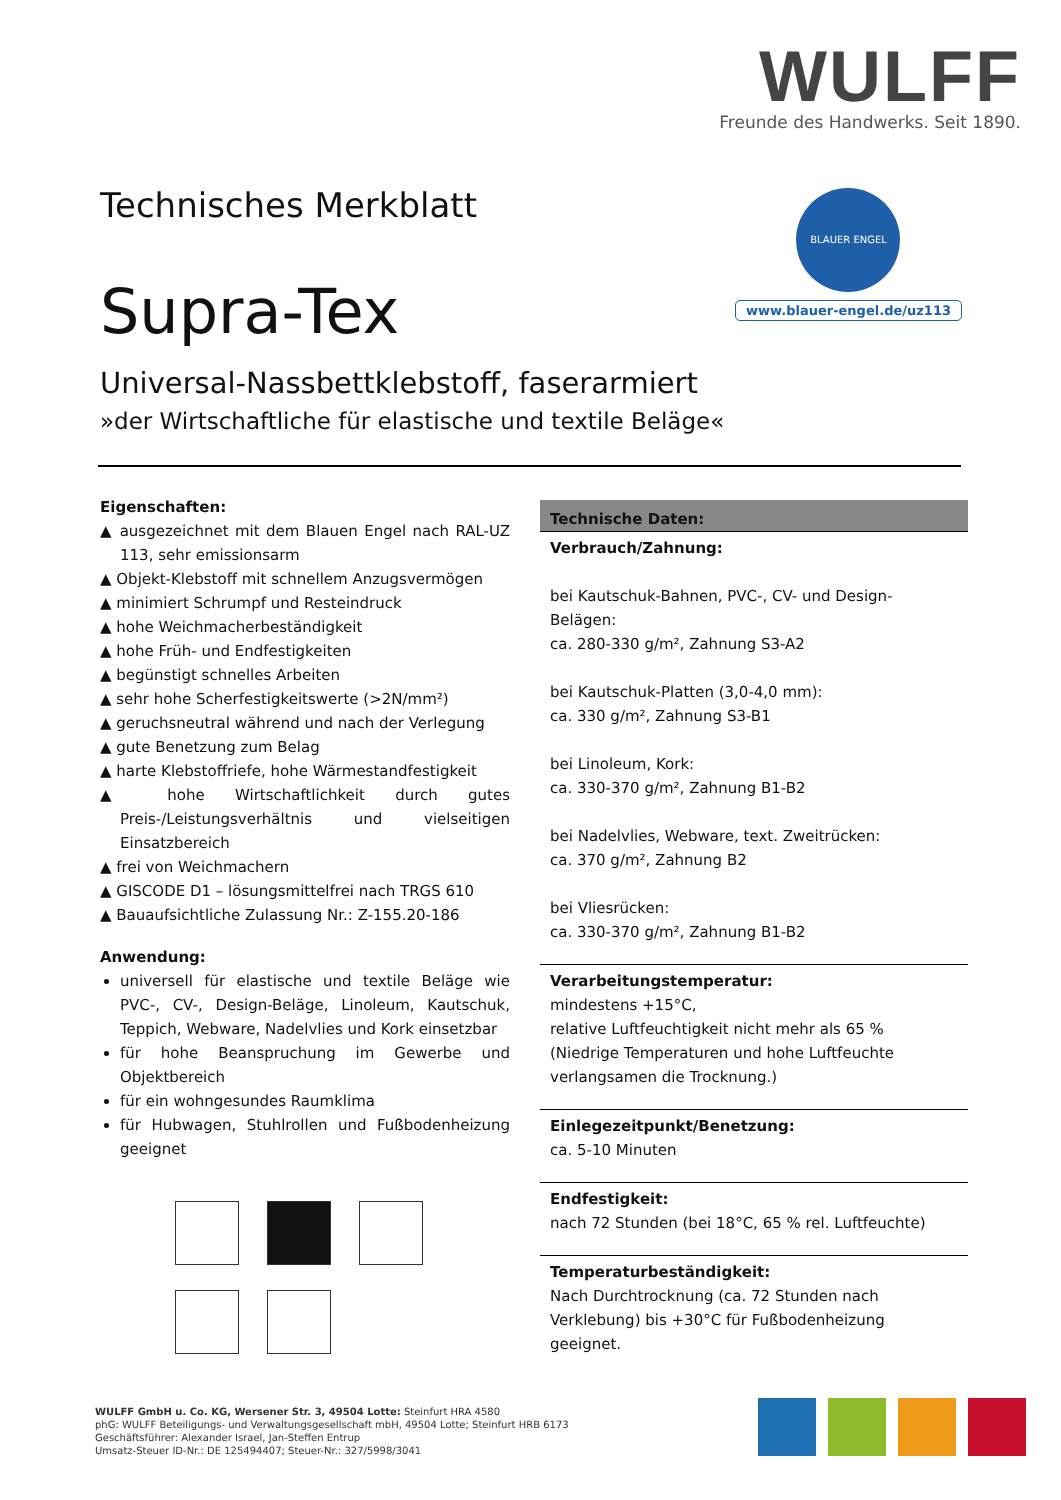WULFF
Freunde des Handwerks. Seit 1890.
BLAUER ENGEL
www.blauer-engel.de/uz113
Technisches Merkblatt
Supra-Tex
Universal-Nassbettklebstoff, faserarmiert
»der Wirtschaftliche für elastische und textile Beläge«
Eigenschaften:
▲ ausgezeichnet mit dem Blauen Engel nach RAL-UZ 113, sehr emissionsarm
▲ Objekt-Klebstoff mit schnellem Anzugsvermögen
▲ minimiert Schrumpf und Resteindruck
▲ hohe Weichmacherbeständigkeit
▲ hohe Früh- und Endfestigkeiten
▲ begünstigt schnelles Arbeiten
▲ sehr hohe Scherfestigkeitswerte (>2N/mm²)
▲ geruchsneutral während und nach der Verlegung
▲ gute Benetzung zum Belag
▲ harte Klebstoffriefe, hohe Wärmestandfestigkeit
▲ hohe Wirtschaftlichkeit durch gutes Preis-/Leistungs­verhältnis und vielseitigen Einsatzbereich
▲ frei von Weichmachern
▲ GISCODE D1 – lösungsmittelfrei nach TRGS 610
▲ Bauaufsichtliche Zulassung Nr.: Z-155.20-186
Anwendung:
universell für elastische und textile Beläge wie PVC-, CV-, Design-Beläge, Linoleum, Kautschuk, Teppich, Webware, Nadelvlies und Kork einsetzbar
für hohe Beanspruchung im Gewerbe und Objektbe­reich
für ein wohngesundes Raumklima
für Hubwagen, Stuhlrollen und Fußbodenheizung ge­eignet
Technische Daten:
Verbrauch/Zahnung:
bei Kautschuk-Bahnen, PVC-, CV- und Design-Belägen:
ca. 280-330 g/m², Zahnung S3-A2
bei Kautschuk-Platten (3,0-4,0 mm):
ca. 330 g/m², Zahnung S3-B1
bei Linoleum, Kork:
ca. 330-370 g/m², Zahnung B1-B2
bei Nadelvlies, Webware, text. Zweitrücken:
ca. 370 g/m², Zahnung B2
bei Vliesrücken:
ca. 330-370 g/m², Zahnung B1-B2
Verarbeitungstemperatur:
mindestens +15°C,
relative Luftfeuchtigkeit nicht mehr als 65 %
(Niedrige Temperaturen und hohe Luftfeuchte verlangsa­men die Trocknung.)
Einlegezeitpunkt/Benetzung:
ca. 5-10 Minuten
Endfestigkeit:
nach 72 Stunden (bei 18°C, 65 % rel. Luftfeuchte)
Temperaturbeständigkeit:
Nach Durchtrocknung (ca. 72 Stunden nach Verklebung) bis +30°C für Fußbodenheizung geeignet.
WULFF GmbH u. Co. KG, Wersener Str. 3, 49504 Lotte: Steinfurt HRA 4580
phG: WULFF Beteiligungs- und Verwaltungsgesellschaft mbH, 49504 Lotte; Steinfurt HRB 6173
Geschäftsführer: Alexander Israel, Jan-Steffen Entrup
Umsatz-Steuer ID-Nr.: DE 125494407; Steuer-Nr.: 327/5998/3041